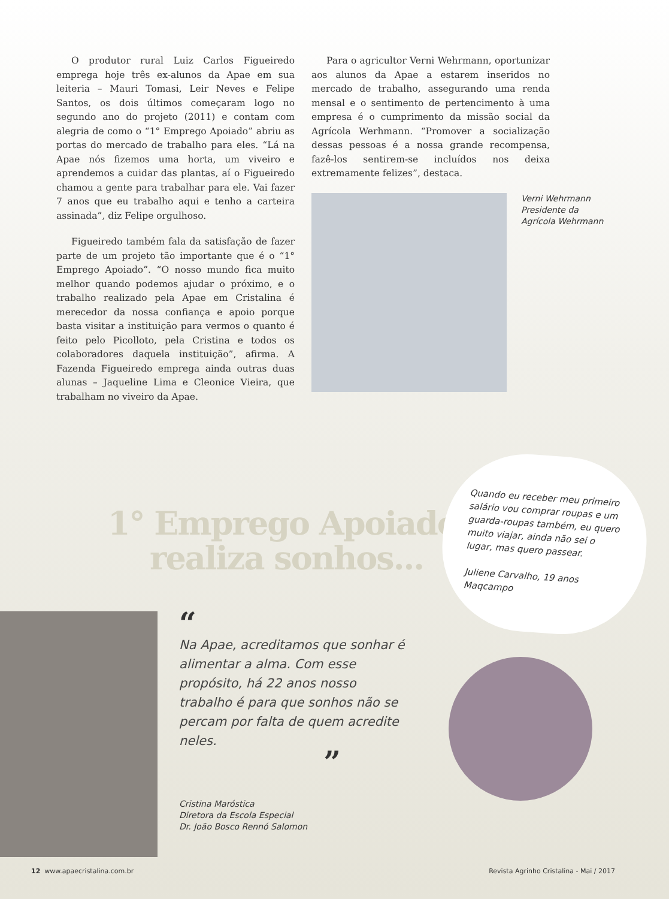O produtor rural Luiz Carlos Figueiredo emprega hoje três ex-alunos da Apae em sua leiteria – Mauri Tomasi, Leir Neves e Felipe Santos, os dois últimos começaram logo no segundo ano do projeto (2011) e contam com alegria de como o “1° Emprego Apoiado” abriu as portas do mercado de trabalho para eles. “Lá na Apae nós fizemos uma horta, um viveiro e aprendemos a cuidar das plantas, aí o Figueiredo chamou a gente para trabalhar para ele. Vai fazer 7 anos que eu trabalho aqui e tenho a carteira assinada”, diz Felipe orgulhoso.
Figueiredo também fala da satisfação de fazer parte de um projeto tão importante que é o “1° Emprego Apoiado”. “O nosso mundo fica muito melhor quando podemos ajudar o próximo, e o trabalho realizado pela Apae em Cristalina é merecedor da nossa confiança e apoio porque basta visitar a instituição para vermos o quanto é feito pelo Picolloto, pela Cristina e todos os colaboradores daquela instituição”, afirma. A Fazenda Figueiredo emprega ainda outras duas alunas – Jaqueline Lima e Cleonice Vieira, que trabalham no viveiro da Apae.
Para o agricultor Verni Wehrmann, oportunizar aos alunos da Apae a estarem inseridos no mercado de trabalho, assegurando uma renda mensal e o sentimento de pertencimento à uma empresa é o cumprimento da missão social da Agrícola Werhmann. “Promover a socialização dessas pessoas é a nossa grande recompensa, fazê-los sentirem-se incluídos nos deixa extremamente felizes”, destaca.
Verni Wehrmann
Presidente da
Agrícola Wehrmann
1° Emprego Apoiado
realiza sonhos...
“
Na Apae, acreditamos que sonhar é alimentar a alma. Com esse propósito, há 22 anos nosso trabalho é para que sonhos não se percam por falta de quem acredite neles.
”
Cristina Maróstica
Diretora da Escola Especial
Dr. João Bosco Rennó Salomon
Quando eu receber meu primeiro salário vou comprar roupas e um guarda-roupas também, eu quero muito viajar, ainda não sei o lugar, mas quero passear.
Juliene Carvalho, 19 anos
Maqcampo
12 www.apaecristalina.com.br Revista Agrinho Cristalina - Mai / 2017